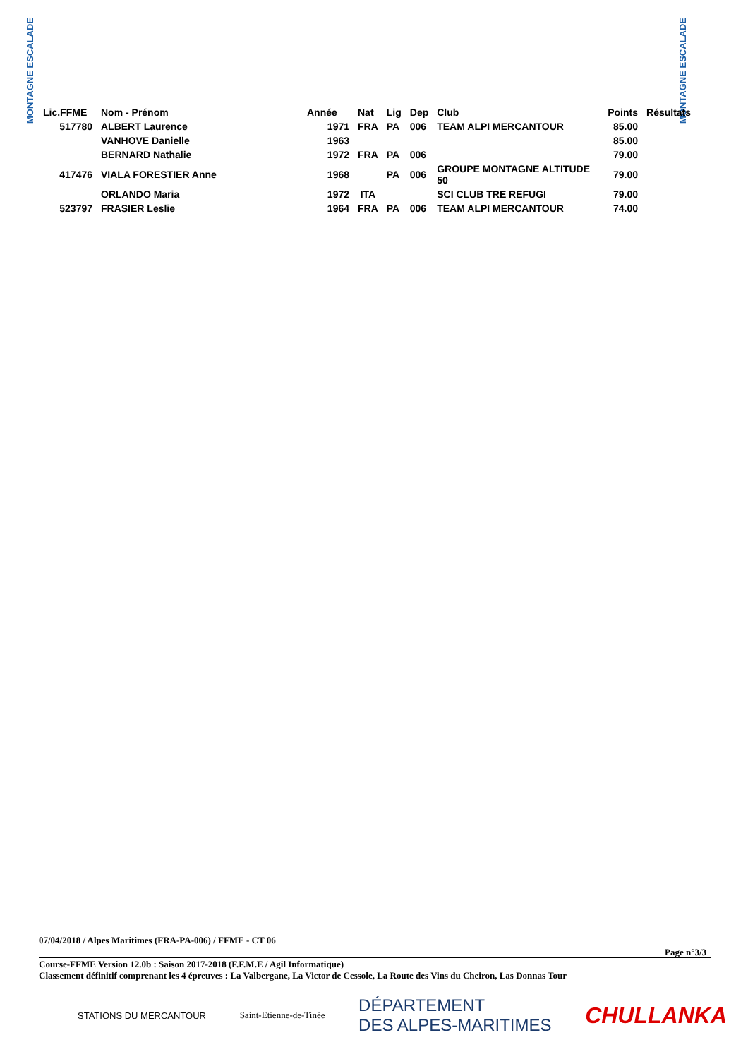MONTAGNE ESCALADE
MONTAGNE ESCALADE
| Lic.FFME | Nom - Prénom | Année | Nat | Lig | Dep | Club | Points | Résultats |
| --- | --- | --- | --- | --- | --- | --- | --- | --- |
| 517780 | ALBERT Laurence | 1971 | FRA | PA | 006 | TEAM ALPI MERCANTOUR | 85.00 | |
| | VANHOVE Danielle | 1963 | | | | | 85.00 | |
| | BERNARD Nathalie | 1972 | FRA | PA | 006 | | 79.00 | |
| 417476 | VIALA FORESTIER Anne | 1968 | | PA | 006 | GROUPE MONTAGNE ALTITUDE 50 | 79.00 | |
| | ORLANDO Maria | 1972 | ITA | | | SCI CLUB TRE REFUGI | 79.00 | |
| 523797 | FRASIER Leslie | 1964 | FRA | PA | 006 | TEAM ALPI MERCANTOUR | 74.00 | |
07/04/2018 / Alpes Maritimes (FRA-PA-006) / FFME - CT 06
Page n°3/3
Course-FFME Version 12.0b : Saison 2017-2018 (F.F.M.E / Agil Informatique)
Classement définitif comprenant les 4 épreuves : La Valbergane, La Victor de Cessole, La Route des Vins du Cheiron, Las Donnas Tour
STATIONS DU MERCANTOUR Saint-Etienne-de-Tinée DÉPARTEMENT
DES ALPES-MARITIMES CHULLANKA